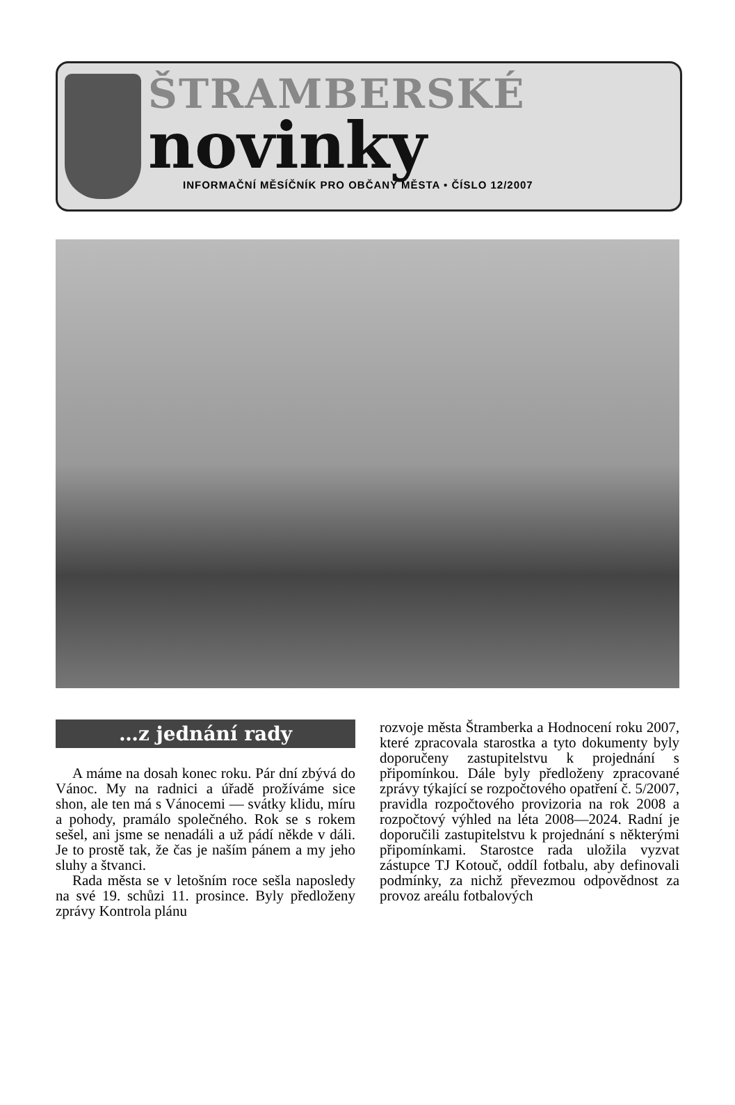ŠTRAMBERSKÉ
novinky
INFORMAČNÍ MĚSÍČNÍK PRO OBČANY MĚSTA • ČÍSLO 12/2007
…z jednání rady
A máme na dosah konec roku. Pár dní zbývá do Vánoc. My na radnici a úřadě prožíváme sice shon, ale ten má s Vánocemi — svátky klidu, míru a pohody, pramálo společného. Rok se s rokem sešel, ani jsme se nenadáli a už pádí někde v dáli. Je to prostě tak, že čas je naším pánem a my jeho sluhy a štvanci.
Rada města se v letošním roce sešla naposledy na své 19. schůzi 11. prosince. Byly předloženy zprávy Kontrola plánu
rozvoje města Štramberka a Hodnocení roku 2007, které zpracovala starostka a tyto dokumenty byly doporučeny zastupitelstvu k projednání s připomínkou. Dále byly předloženy zpracované zprávy týkající se rozpočtového opatření č. 5/2007, pravidla rozpočtového provizoria na rok 2008 a rozpočtový výhled na léta 2008—2024. Radní je doporučili zastupitelstvu k projednání s některými připomínkami. Starostce rada uložila vyzvat zástupce TJ Kotouč, oddíl fotbalu, aby definovali podmínky, za nichž převezmou odpovědnost za provoz areálu fotbalových